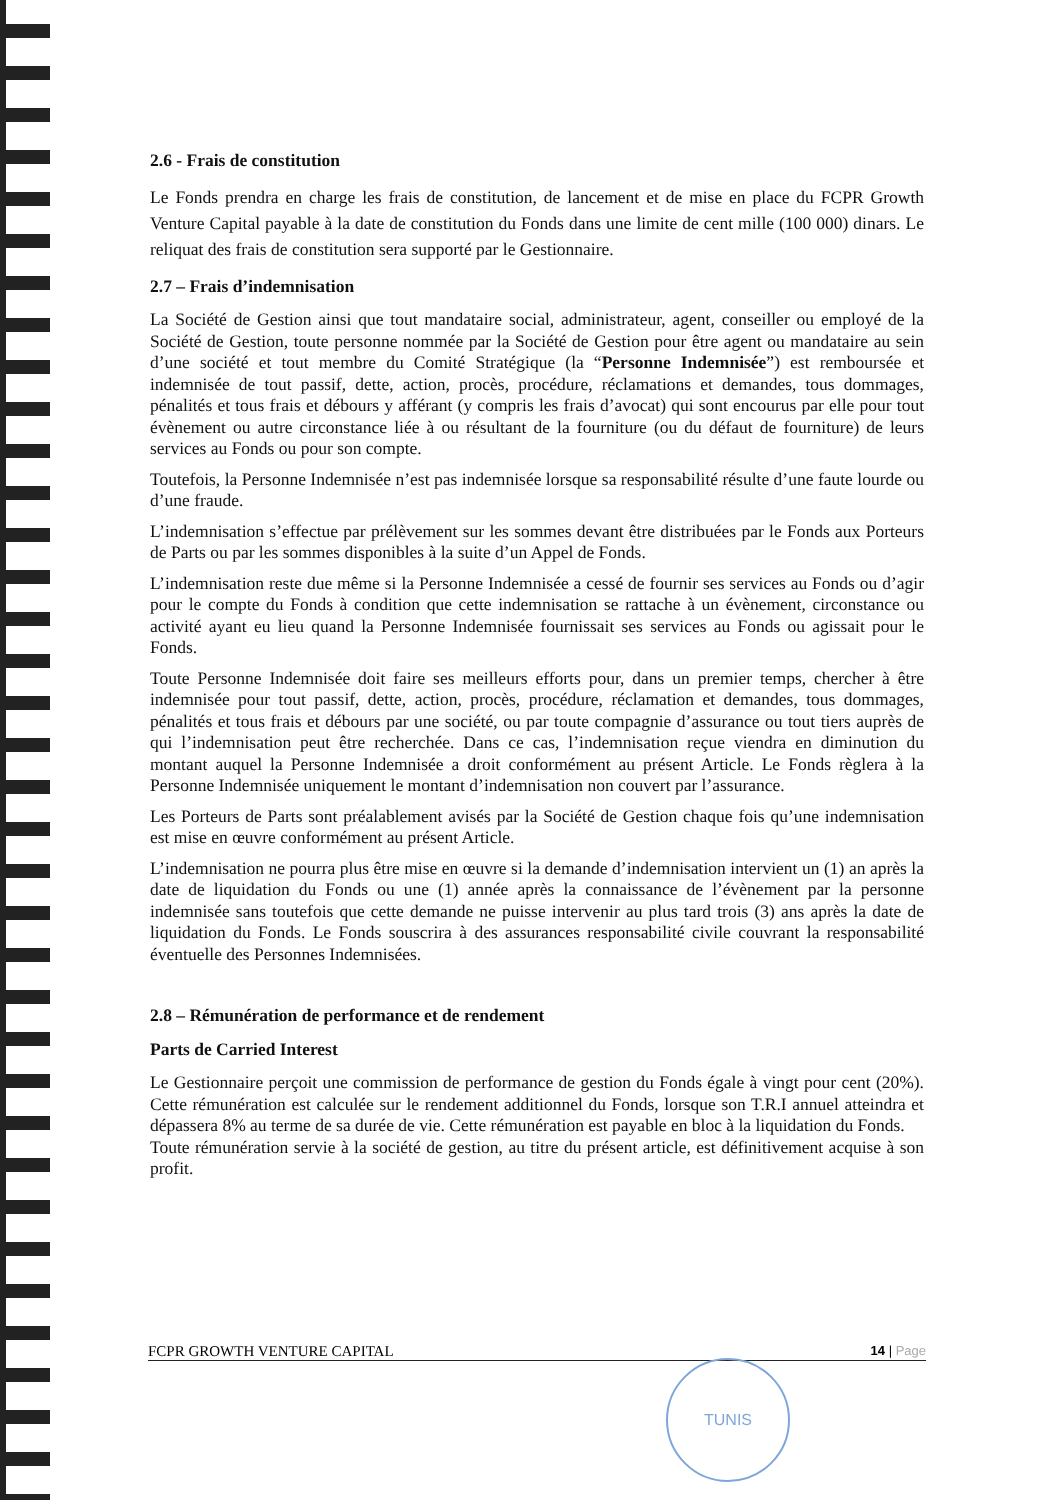2.6 - Frais de constitution
Le Fonds prendra en charge les frais de constitution, de lancement et de mise en place du FCPR Growth Venture Capital payable à la date de constitution du Fonds dans une limite de cent mille (100 000) dinars. Le reliquat des frais de constitution sera supporté par le Gestionnaire.
2.7 – Frais d’indemnisation
La Société de Gestion ainsi que tout mandataire social, administrateur, agent, conseiller ou employé de la Société de Gestion, toute personne nommée par la Société de Gestion pour être agent ou mandataire au sein d’une société et tout membre du Comité Stratégique (la “Personne Indemnisée”) est remboursée et indemnisée de tout passif, dette, action, procès, procédure, réclamations et demandes, tous dommages, pénalités et tous frais et débours y afférant (y compris les frais d’avocat) qui sont encourus par elle pour tout évènement ou autre circonstance liée à ou résultant de la fourniture (ou du défaut de fourniture) de leurs services au Fonds ou pour son compte.
Toutefois, la Personne Indemnisée n’est pas indemnisée lorsque sa responsabilité résulte d’une faute lourde ou d’une fraude.
L’indemnisation s’effectue par prélèvement sur les sommes devant être distribuées par le Fonds aux Porteurs de Parts ou par les sommes disponibles à la suite d’un Appel de Fonds.
L’indemnisation reste due même si la Personne Indemnisée a cessé de fournir ses services au Fonds ou d’agir pour le compte du Fonds à condition que cette indemnisation se rattache à un évènement, circonstance ou activité ayant eu lieu quand la Personne Indemnisée fournissait ses services au Fonds ou agissait pour le Fonds.
Toute Personne Indemnisée doit faire ses meilleurs efforts pour, dans un premier temps, chercher à être indemnisée pour tout passif, dette, action, procès, procédure, réclamation et demandes, tous dommages, pénalités et tous frais et débours par une société, ou par toute compagnie d’assurance ou tout tiers auprès de qui l’indemnisation peut être recherchée. Dans ce cas, l’indemnisation reçue viendra en diminution du montant auquel la Personne Indemnisée a droit conformément au présent Article. Le Fonds règlera à la Personne Indemnisée uniquement le montant d’indemnisation non couvert par l’assurance.
Les Porteurs de Parts sont préalablement avisés par la Société de Gestion chaque fois qu’une indemnisation est mise en œuvre conformément au présent Article.
L’indemnisation ne pourra plus être mise en œuvre si la demande d’indemnisation intervient un (1) an après la date de liquidation du Fonds ou une (1) année après la connaissance de l’évènement par la personne indemnisée sans toutefois que cette demande ne puisse intervenir au plus tard trois (3) ans après la date de liquidation du Fonds. Le Fonds souscrira à des assurances responsabilité civile couvrant la responsabilité éventuelle des Personnes Indemnisées.
2.8 – Rémunération de performance et de rendement
Parts de Carried Interest
Le Gestionnaire perçoit une commission de performance de gestion du Fonds égale à vingt pour cent (20%). Cette rémunération est calculée sur le rendement additionnel du Fonds, lorsque son T.R.I annuel atteindra et dépassera 8% au terme de sa durée de vie. Cette rémunération est payable en bloc à la liquidation du Fonds.
Toute rémunération servie à la société de gestion, au titre du présent article, est définitivement acquise à son profit.
FCPR GROWTH VENTURE CAPITAL 14 | Page
TUNIS